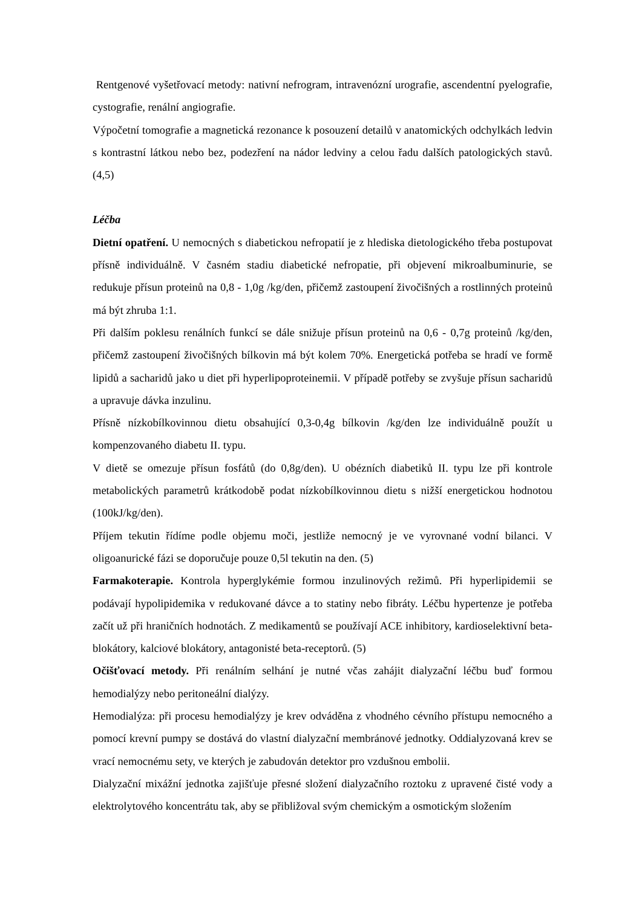Rentgenové vyšetřovací metody: nativní nefrogram, intravenózní urografie, ascendentní pyelografie, cystografie, renální angiografie.
Výpočetní tomografie a magnetická rezonance k posouzení detailů v anatomických odchylkách ledvin s kontrastní látkou nebo bez, podezření na nádor ledviny a celou řadu dalších patologických stavů. (4,5)
Léčba
Dietní opatření. U nemocných s diabetickou nefropatií je z hlediska dietologického třeba postupovat přísně individuálně. V časném stadiu diabetické nefropatie, při objevení mikroalbuminurie, se redukuje přísun proteinů na 0,8 - 1,0g /kg/den, přičemž zastoupení živočišných a rostlinných proteinů má být zhruba 1:1.
Při dalším poklesu renálních funkcí se dále snižuje přísun proteinů na 0,6 - 0,7g proteinů /kg/den, přičemž zastoupení živočišných bílkovin má být kolem 70%. Energetická potřeba se hradí ve formě lipidů a sacharidů jako u diet při hyperlipoproteinemii. V případě potřeby se zvyšuje přísun sacharidů a upravuje dávka inzulinu.
Přísně nízkobílkovinnou dietu obsahující 0,3-0,4g bílkovin /kg/den lze individuálně použít u kompenzovaného diabetu II. typu.
V dietě se omezuje přísun fosfátů (do 0,8g/den). U obézních diabetiků II. typu lze při kontrole metabolických parametrů krátkodobě podat nízkobílkovinnou dietu s nižší energetickou hodnotou (100kJ/kg/den).
Příjem tekutin řídíme podle objemu moči, jestliže nemocný je ve vyrovnané vodní bilanci. V oligoanurické fázi se doporučuje pouze 0,5l tekutin na den. (5)
Farmakoterapie. Kontrola hyperglykémie formou inzulinových režimů. Při hyperlipidemii se podávají hypolipidemika v redukované dávce a to statiny nebo fibráty. Léčbu hypertenze je potřeba začít už při hraničních hodnotách. Z medikamentů se používají ACE inhibitory, kardioselektivní beta-blokátory, kalciové blokátory, antagonisté beta-receptorů. (5)
Očišťovací metody. Při renálním selhání je nutné včas zahájit dialyzační léčbu buď formou hemodialýzy nebo peritoneální dialýzy.
Hemodialýza: při procesu hemodialýzy je krev odváděna z vhodného cévního přístupu nemocného a pomocí krevní pumpy se dostává do vlastní dialyzační membránové jednotky. Oddialyzovaná krev se vrací nemocnému sety, ve kterých je zabudován detektor pro vzdušnou embolii.
Dialyzační mixážní jednotka zajišťuje přesné složení dialyzačního roztoku z upravené čisté vody a elektrolytového koncentrátu tak, aby se přibližoval svým chemickým a osmotickým složením